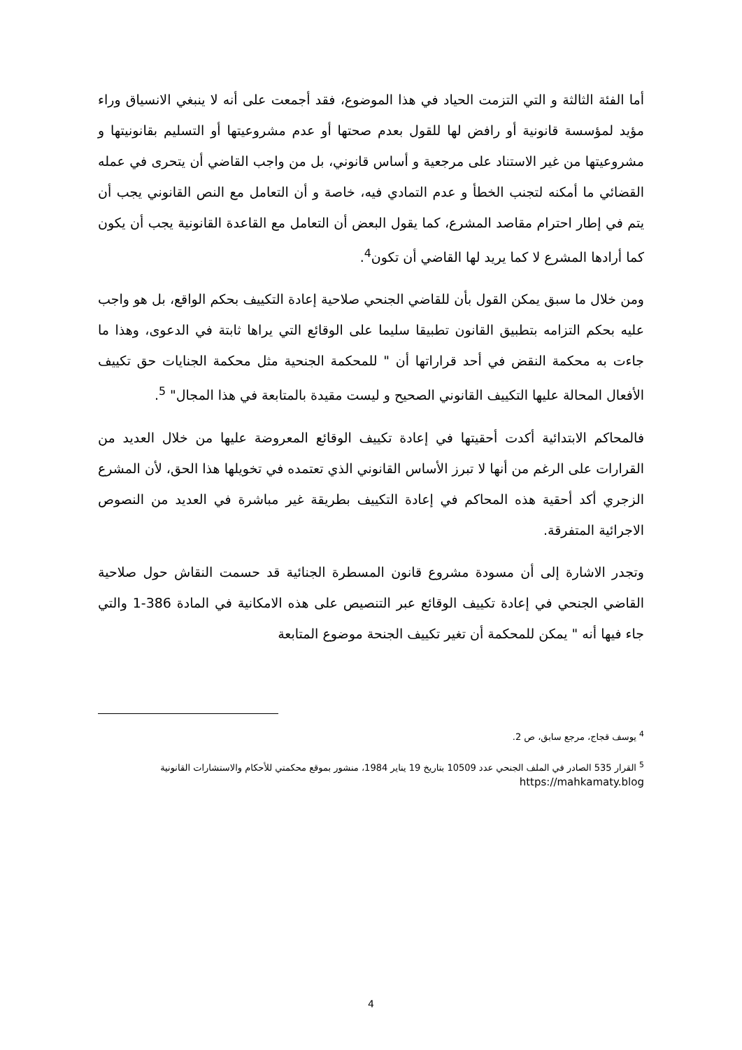أما الفئة الثالثة و التي التزمت الحياد في هذا الموضوع، فقد أجمعت على أنه لا ينبغي الانسياق وراء مؤيد لمؤسسة قانونية أو رافض لها للقول بعدم صحتها أو عدم مشروعيتها أو التسليم بقانونيتها و مشروعيتها من غير الاستناد على مرجعية و أساس قانوني، بل من واجب القاضي أن يتحرى في عمله القضائي ما أمكنه لتجنب الخطأ و عدم التمادي فيه، خاصة و أن التعامل مع النص القانوني يجب أن يتم في إطار احترام مقاصد المشرع، كما يقول البعض أن التعامل مع القاعدة القانونية يجب أن يكون كما أرادها المشرع لا كما يريد لها القاضي أن تكون<sup>4</sup>.
ومن خلال ما سبق يمكن القول بأن للقاضي الجنحي صلاحية إعادة التكييف بحكم الواقع، بل هو واجب عليه بحكم التزامه بتطبيق القانون تطبيقا سليما على الوقائع التي يراها ثابتة في الدعوى، وهذا ما جاءت به محكمة النقض في أحد قراراتها أن " للمحكمة الجنحية مثل محكمة الجنايات حق تكييف الأفعال المحالة عليها التكييف القانوني الصحيح و ليست مقيدة بالمتابعة في هذا المجال" <sup>5</sup>.
فالمحاكم الابتدائية أكدت أحقيتها في إعادة تكييف الوقائع المعروضة عليها من خلال العديد من القرارات على الرغم من أنها لا تبرز الأساس القانوني الذي تعتمده في تخويلها هذا الحق، لأن المشرع الزجري أكد أحقية هذه المحاكم في إعادة التكييف بطريقة غير مباشرة في العديد من النصوص الاجرائية المتفرقة.
وتجدر الاشارة إلى أن مسودة مشروع قانون المسطرة الجنائية قد حسمت النقاش حول صلاحية القاضي الجنحي في إعادة تكييف الوقائع عبر التنصيص على هذه الامكانية في المادة 386-1 والتي جاء فيها أنه " يمكن للمحكمة أن تغير تكييف الجنحة موضوع المتابعة
<sup>4</sup> يوسف قجاج، مرجع سابق، ص 2.
<sup>5</sup> القرار 535 الصادر في الملف الجنحي عدد 10509 بتاريخ 19 يناير 1984، منشور بموقع محكمتي للأحكام والاستشارات القانونية
https://mahkamaty.blog
4